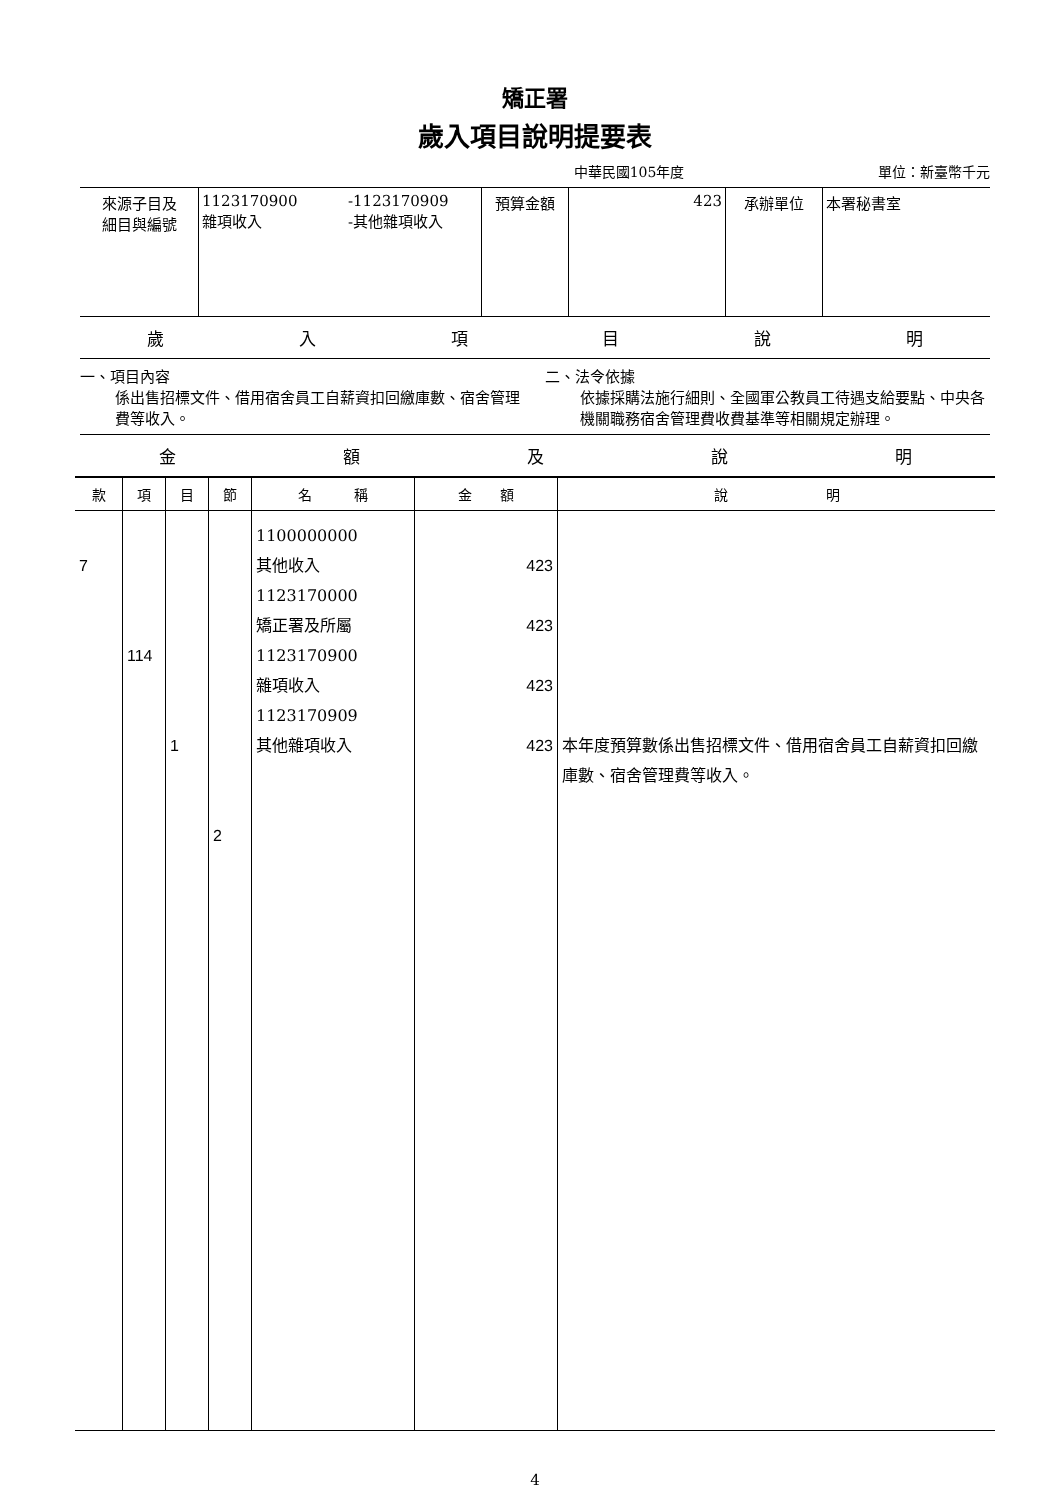矯正署
歲入項目說明提要表
中華民國105年度 單位：新臺幣千元
| 來源子目及 細目與編號 | 1123170900 雜項收入 | -1123170909 -其他雜項收入 | 預算金額 | 423 | 承辦單位 | 本署秘書室 |
歲入項目說明
一、項目內容
係出售招標文件、借用宿舍員工自薪資扣回繳庫數、宿舍管理費等收入。
二、法令依據
依據採購法施行細則、全國軍公教員工待遇支給要點、中央各機關職務宿舍管理費收費基準等相關規定辦理。
金額及說明
| 款 | 項 | 目 | 節 | 名 稱 | 金 額 | 說 明 |
| --- | --- | --- | --- | --- | --- | --- |
| 7 | 114 | 1 | 2 | 1100000000 其他收入 1123170000 矯正署及所屬 1123170900 雜項收入 1123170909 其他雜項收入 | 423 423 423 423 | 本年度預算數係出售招標文件、借用宿舍員工自薪資扣回繳庫數、宿舍管理費等收入。 |
4